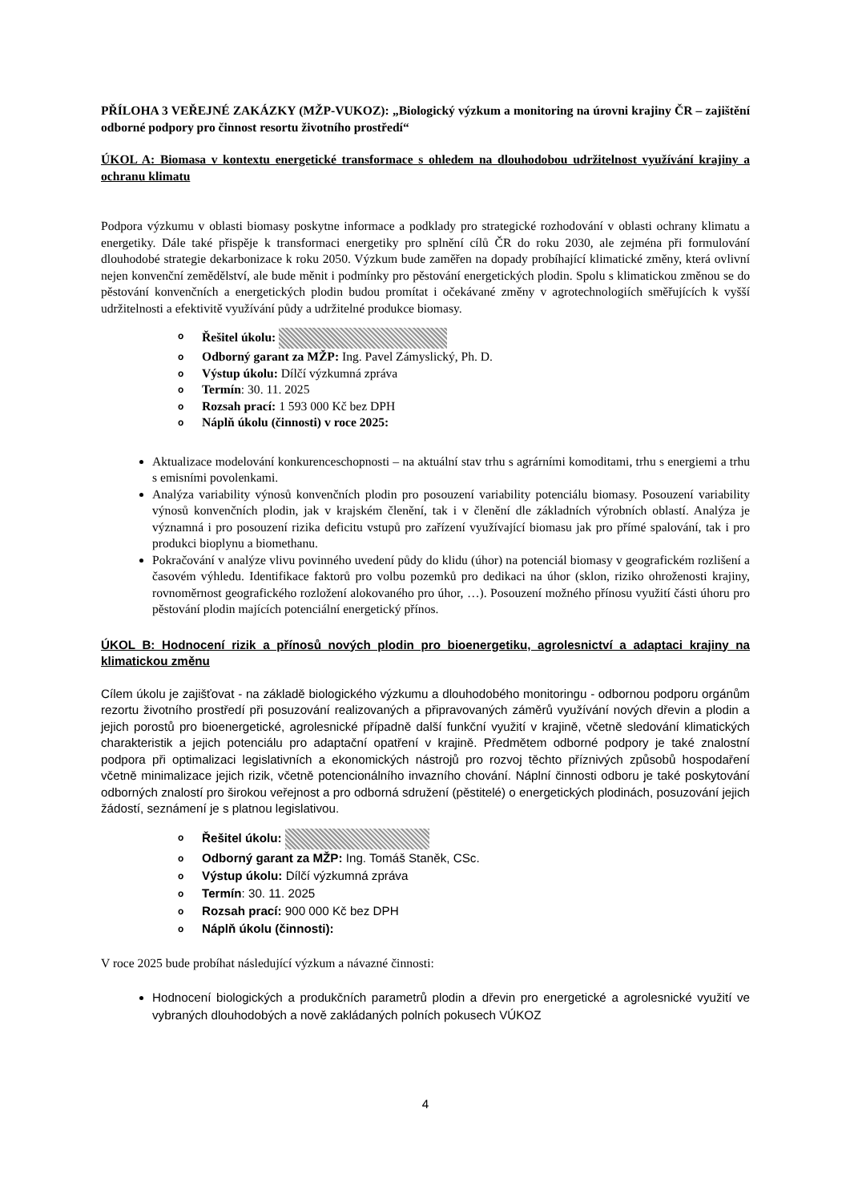PŘÍLOHA 3 VEŘEJNÉ ZAKÁZKY (MŽP-VUKOZ): „Biologický výzkum a monitoring na úrovni krajiny ČR – zajištění odborné podpory pro činnost resortu životního prostředí“
ÚKOL A: Biomasa v kontextu energetické transformace s ohledem na dlouhodobou udržitelnost využívání krajiny a ochranu klimatu
Podpora výzkumu v oblasti biomasy poskytne informace a podklady pro strategické rozhodování v oblasti ochrany klimatu a energetiky. Dále také přispěje k transformaci energetiky pro splnění cílů ČR do roku 2030, ale zejména při formulování dlouhodobé strategie dekarbonizace k roku 2050. Výzkum bude zaměřen na dopady probíhající klimatické změny, která ovlivní nejen konvenční zemědělství, ale bude měnit i podmínky pro pěstování energetických plodin. Spolu s klimatickou změnou se do pěstování konvenčních a energetických plodin budou promítat i očekávané změny v agrotechnologiích směřujících k vyšší udržitelnosti a efektivitě využívání půdy a udržitelné produkce biomasy.
o Řešitel úkolu:
o Odborný garant za MŽP: Ing. Pavel Zámyslický, Ph. D.
o Výstup úkolu: Dílčí výzkumná zpráva
o Termín: 30. 11. 2025
o Rozsah prací: 1 593 000 Kč bez DPH
o Náplň úkolu (činnosti) v roce 2025:
Aktualizace modelování konkurenceschopnosti – na aktuální stav trhu s agrárními komoditami, trhu s energiemi a trhu s emisními povolenkami.
Analýza variability výnosů konvenčních plodin pro posouzení variability potenciálu biomasy. Posouzení variability výnosů konvenčních plodin, jak v krajském členění, tak i v členění dle základních výrobních oblastí. Analýza je významná i pro posouzení rizika deficitu vstupů pro zařízení využívající biomasu jak pro přímé spalování, tak i pro produkci bioplynu a biomethanu.
Pokračování v analýze vlivu povinného uvedení půdy do klidu (úhor) na potenciál biomasy v geografickém rozlišení a časovém výhledu. Identifikace faktorů pro volbu pozemků pro dedikaci na úhor (sklon, riziko ohroženosti krajiny, rovnoměrnost geografického rozložení alokovaného pro úhor, …). Posouzení možného přínosu využití části úhoru pro pěstování plodin majících potenciální energetický přínos.
ÚKOL B: Hodnocení rizik a přínosů nových plodin pro bioenergetiku, agrolesnictví a adaptaci krajiny na klimatickou změnu
Cílem úkolu je zajišťovat - na základě biologického výzkumu a dlouhodobého monitoringu - odbornou podporu orgánům rezortu životního prostředí při posuzování realizovaných a připravovaných záměrů využívání nových dřevin a plodin a jejich porostů pro bioenergetické, agrolesnické případně další funkční využití v krajině, včetně sledování klimatických charakteristik a jejich potenciálu pro adaptační opatření v krajině. Předmětem odborné podpory je také znalostní podpora při optimalizaci legislativních a ekonomických nástrojů pro rozvoj těchto příznivých způsobů hospodaření včetně minimalizace jejich rizik, včetně potencionálního invazního chování. Náplní činnosti odboru je také poskytování odborných znalostí pro širokou veřejnost a pro odborná sdružení (pěstitelé) o energetických plodinách, posuzování jejich žádostí, seznámení je s platnou legislativou.
o Řešitel úkolu:
o Odborný garant za MŽP: Ing. Tomáš Staněk, CSc.
o Výstup úkolu: Dílčí výzkumná zpráva
o Termín: 30. 11. 2025
o Rozsah prací: 900 000 Kč bez DPH
o Náplň úkolu (činnosti):
V roce 2025 bude probíhat následující výzkum a návazné činnosti:
Hodnocení biologických a produkčních parametrů plodin a dřevin pro energetické a agrolesnické využití ve vybraných dlouhodobých a nově zakládaných polních pokusech VÚKOZ
4